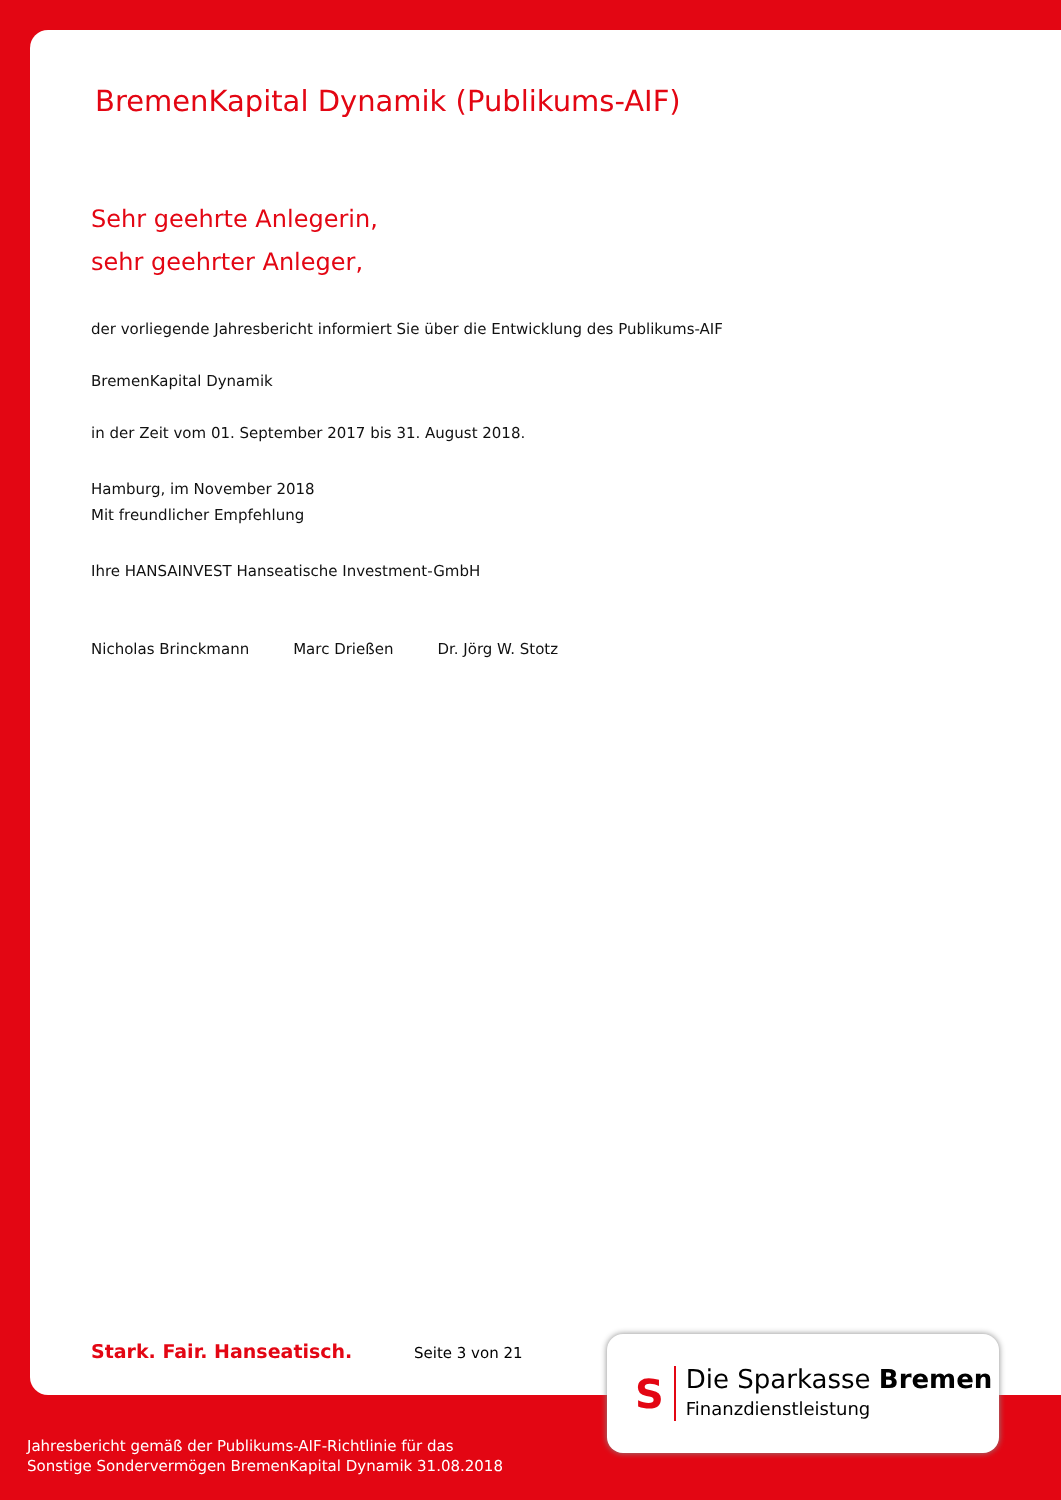BremenKapital Dynamik (Publikums-AIF)
Sehr geehrte Anlegerin,
sehr geehrter Anleger,
der vorliegende Jahresbericht informiert Sie über die Entwicklung des Publikums-AIF
BremenKapital Dynamik
in der Zeit vom 01. September 2017 bis 31. August 2018.
Hamburg, im November 2018
Mit freundlicher Empfehlung
Ihre HANSAINVEST Hanseatische Investment-GmbH
Nicholas Brinckmann Marc Drießen Dr. Jörg W. Stotz
Stark. Fair. Hanseatisch. Seite 3 von 21
S
Die Sparkasse Bremen
Finanzdienstleistung
Jahresbericht gemäß der Publikums-AIF-Richtlinie für das
Sonstige Sondervermögen BremenKapital Dynamik 31.08.2018